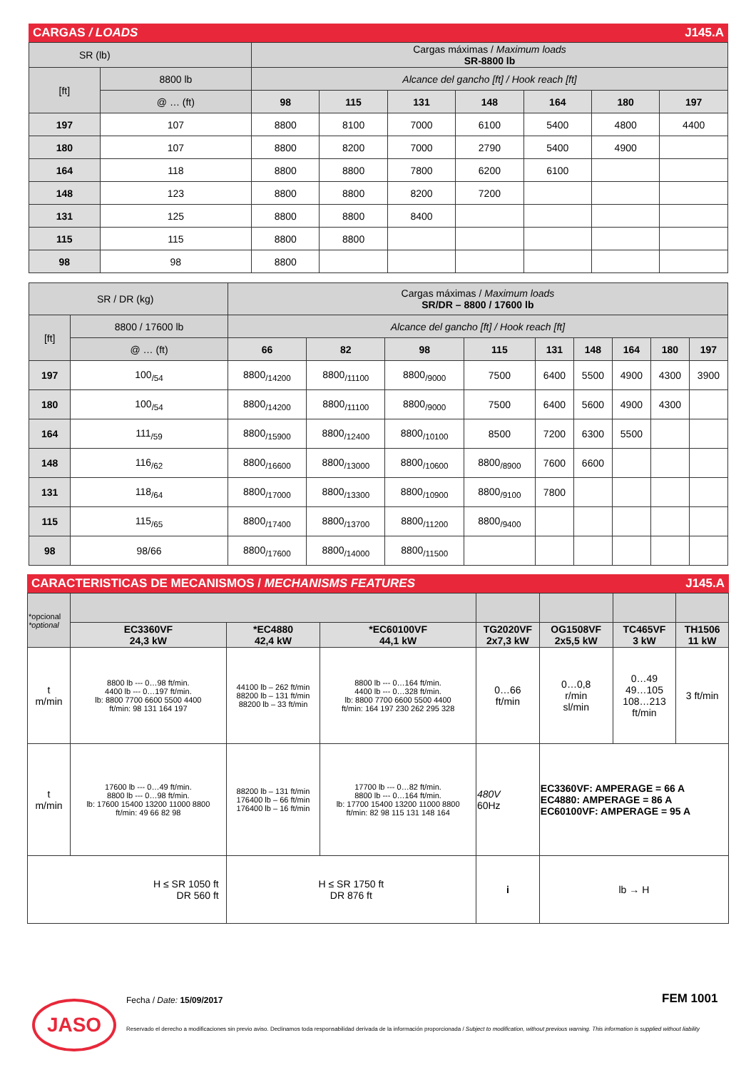CARGAS / LOADS J145.A
| SR (lb) | | Cargas máximas / Maximum loads SR-8800 lb | | | | | | |
| [ft] | 8800 lb | Alcance del gancho [ft] / Hook reach [ft] | | | | | | |
| | @ … (ft) | 98 | 115 | 131 | 148 | 164 | 180 | 197 |
| 197 | 107 | 8800 | 8100 | 7000 | 6100 | 5400 | 4800 | 4400 |
| 180 | 107 | 8800 | 8200 | 7000 | 2790 | 5400 | 4900 | |
| 164 | 118 | 8800 | 8800 | 7800 | 6200 | 6100 | | |
| 148 | 123 | 8800 | 8800 | 8200 | 7200 | | | |
| 131 | 125 | 8800 | 8800 | 8400 | | | | |
| 115 | 115 | 8800 | 8800 | | | | | |
| 98 | 98 | 8800 | | | | | | |
| SR / DR (kg) | | Cargas máximas / Maximum loads SR/DR – 8800 / 17600 lb | | | | | | | | |
| [ft] | 8800 / 17600 lb | Alcance del gancho [ft] / Hook reach [ft] | | | | | | | | |
| | @ … (ft) | 66 | 82 | 98 | 115 | 131 | 148 | 164 | 180 | 197 |
| 197 | 100<sub>/54</sub> | 8800<sub>/14200</sub> | 8800<sub>/11100</sub> | 8800<sub>/9000</sub> | 7500 | 6400 | 5500 | 4900 | 4300 | 3900 |
| 180 | 100<sub>/54</sub> | 8800<sub>/14200</sub> | 8800<sub>/11100</sub> | 8800<sub>/9000</sub> | 7500 | 6400 | 5600 | 4900 | 4300 | |
| 164 | 111<sub>/59</sub> | 8800<sub>/15900</sub> | 8800<sub>/12400</sub> | 8800<sub>/10100</sub> | 8500 | 7200 | 6300 | 5500 | | |
| 148 | 116<sub>/62</sub> | 8800<sub>/16600</sub> | 8800<sub>/13000</sub> | 8800<sub>/10600</sub> | 8800<sub>/8900</sub> | 7600 | 6600 | | | |
| 131 | 118<sub>/64</sub> | 8800<sub>/17000</sub> | 8800<sub>/13300</sub> | 8800<sub>/10900</sub> | 8800<sub>/9100</sub> | 7800 | | | | |
| 115 | 115<sub>/65</sub> | 8800<sub>/17400</sub> | 8800<sub>/13700</sub> | 8800<sub>/11200</sub> | 8800<sub>/9400</sub> | | | | | |
| 98 | 98/66 | 8800<sub>/17600</sub> | 8800<sub>/14000</sub> | 8800<sub>/11500</sub> | | | | | | |
CARACTERISTICAS DE MECANISMOS / MECHANISMS FEATURES J145.A
| *opcional *optional | | | | | | | |
| | EC3360VF 24,3 kW | *EC4880 42,4 kW | *EC60100VF 44,1 kW | TG2020VF 2x7,3 kW | OG1508VF 2x5,5 kW | TC465VF 3 kW | TH1506 11 kW |
| t m/min | 8800 lb --- 0…98 ft/min. 4400 lb --- 0…197 ft/min. lb: 8800 7700 6600 5500 4400 ft/min: 98 131 164 197 | 44100 lb – 262 ft/min 88200 lb – 131 ft/min 88200 lb – 33 ft/min | 8800 lb --- 0…164 ft/min. 4400 lb --- 0…328 ft/min. lb: 8800 7700 6600 5500 4400 ft/min: 164 197 230 262 295 328 | 0…66 ft/min | 0…0,8 r/min sl/min | 0…49 49…105 108…213 ft/min | 3 ft/min |
| t m/min | 17600 lb --- 0…49 ft/min. 8800 lb --- 0…98 ft/min. lb: 17600 15400 13200 11000 8800 ft/min: 49 66 82 98 | 88200 lb – 131 ft/min 176400 lb – 66 ft/min 176400 lb – 16 ft/min | 17700 lb --- 0…82 ft/min. 8800 lb --- 0…164 ft/min. lb: 17700 15400 13200 11000 8800 ft/min: 82 98 115 131 148 164 | 480V 60Hz | EC3360VF: AMPERAGE = 66 A EC4880: AMPERAGE = 86 A EC60100VF: AMPERAGE = 95 A | | |
| H ≤ SR 1050 ft DR 560 ft | | H ≤ SR 1750 ft DR 876 ft | | i | lb → H | | |
Fecha / Date: 15/09/2017 FEM 1001
JASO
Reservado el derecho a modificaciones sin previo aviso. Declinamos toda responsabilidad derivada de la información proporcionada / Subject to modification, without previous warning. This information is supplied without liability